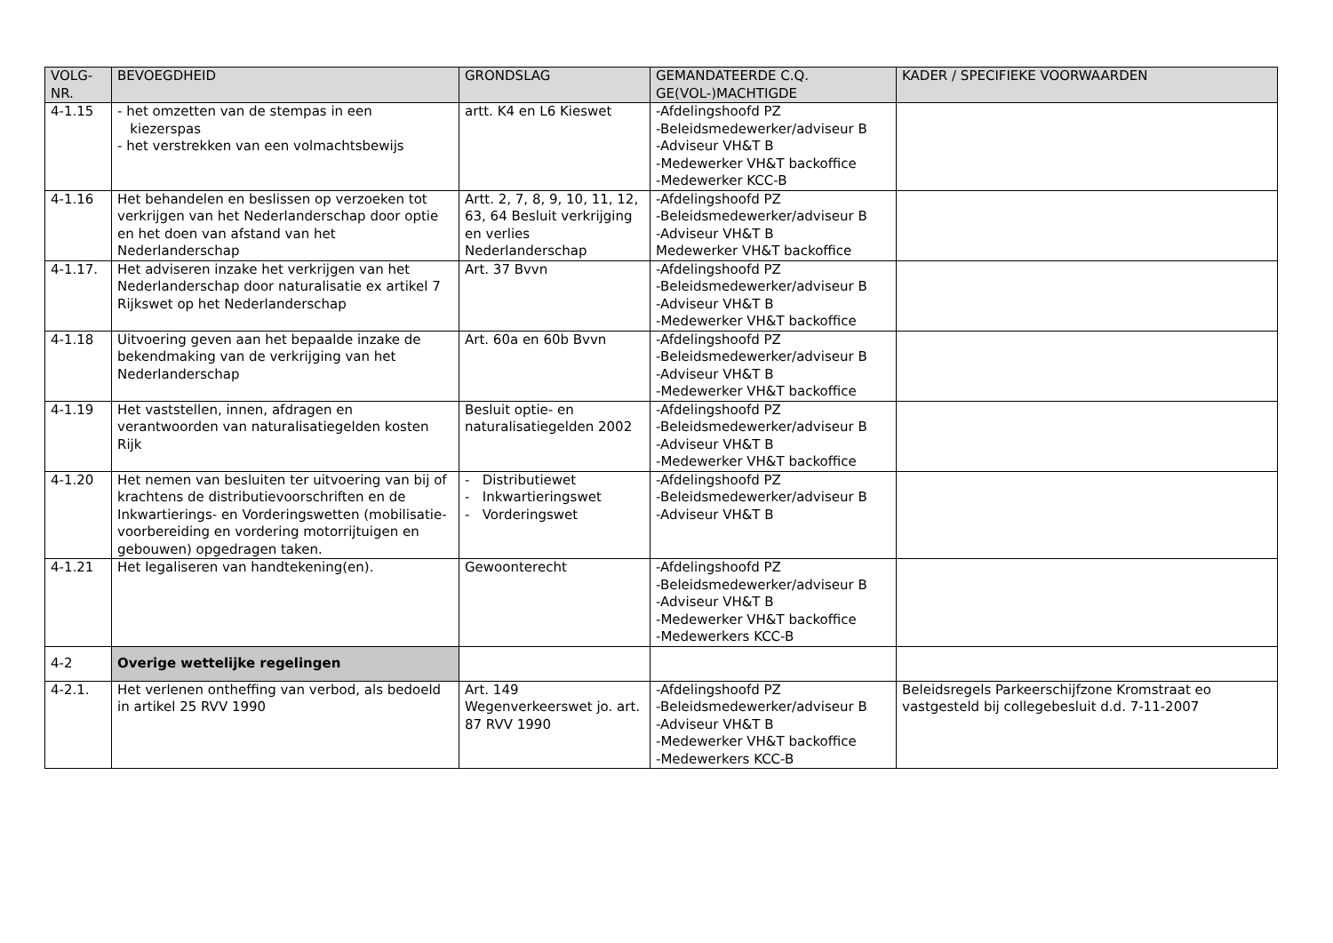| VOLG- NR. | BEVOEGDHEID | GRONDSLAG | GEMANDATEERDE C.Q. GE(VOL-)MACHTIGDE | KADER / SPECIFIEKE VOORWAARDEN |
| --- | --- | --- | --- | --- |
| 4-1.15 | - het omzetten van de stempas in een kiezerspas - het verstrekken van een volmachtsbewijs | artt. K4 en L6 Kieswet | -Afdelingshoofd PZ -Beleidsmedewerker/adviseur B -Adviseur VH&T B -Medewerker VH&T backoffice -Medewerker KCC-B | |
| 4-1.16 | Het behandelen en beslissen op verzoeken tot verkrijgen van het Nederlanderschap door optie en het doen van afstand van het Nederlanderschap | Artt. 2, 7, 8, 9, 10, 11, 12, 63, 64 Besluit verkrijging en verlies Nederlanderschap | -Afdelingshoofd PZ -Beleidsmedewerker/adviseur B -Adviseur VH&T B Medewerker VH&T backoffice | |
| 4-1.17. | Het adviseren inzake het verkrijgen van het Nederlanderschap door naturalisatie ex artikel 7 Rijkswet op het Nederlanderschap | Art. 37 Bvvn | -Afdelingshoofd PZ -Beleidsmedewerker/adviseur B -Adviseur VH&T B -Medewerker VH&T backoffice | |
| 4-1.18 | Uitvoering geven aan het bepaalde inzake de bekendmaking van de verkrijging van het Nederlanderschap | Art. 60a en 60b Bvvn | -Afdelingshoofd PZ -Beleidsmedewerker/adviseur B -Adviseur VH&T B -Medewerker VH&T backoffice | |
| 4-1.19 | Het vaststellen, innen, afdragen en verantwoorden van naturalisatiegelden kosten Rijk | Besluit optie- en naturalisatiegelden 2002 | -Afdelingshoofd PZ -Beleidsmedewerker/adviseur B -Adviseur VH&T B -Medewerker VH&T backoffice | |
| 4-1.20 | Het nemen van besluiten ter uitvoering van bij of krachtens de distributievoorschriften en de Inkwartierings- en Vorderingswetten (mobilisatie-voorbereiding en vordering motorrijtuigen en gebouwen) opgedragen taken. | - Distributiewet - Inkwartieringswet - Vorderingswet | -Afdelingshoofd PZ -Beleidsmedewerker/adviseur B -Adviseur VH&T B | |
| 4-1.21 | Het legaliseren van handtekening(en). | Gewoonterecht | -Afdelingshoofd PZ -Beleidsmedewerker/adviseur B -Adviseur VH&T B -Medewerker VH&T backoffice -Medewerkers KCC-B | |
| 4-2 | Overige wettelijke regelingen | | | |
| 4-2.1. | Het verlenen ontheffing van verbod, als bedoeld in artikel 25 RVV 1990 | Art. 149 Wegenverkeerswet jo. art. 87 RVV 1990 | -Afdelingshoofd PZ -Beleidsmedewerker/adviseur B -Adviseur VH&T B -Medewerker VH&T backoffice -Medewerkers KCC-B | Beleidsregels Parkeerschijfzone Kromstraat eo vastgesteld bij collegebesluit d.d. 7-11-2007 |